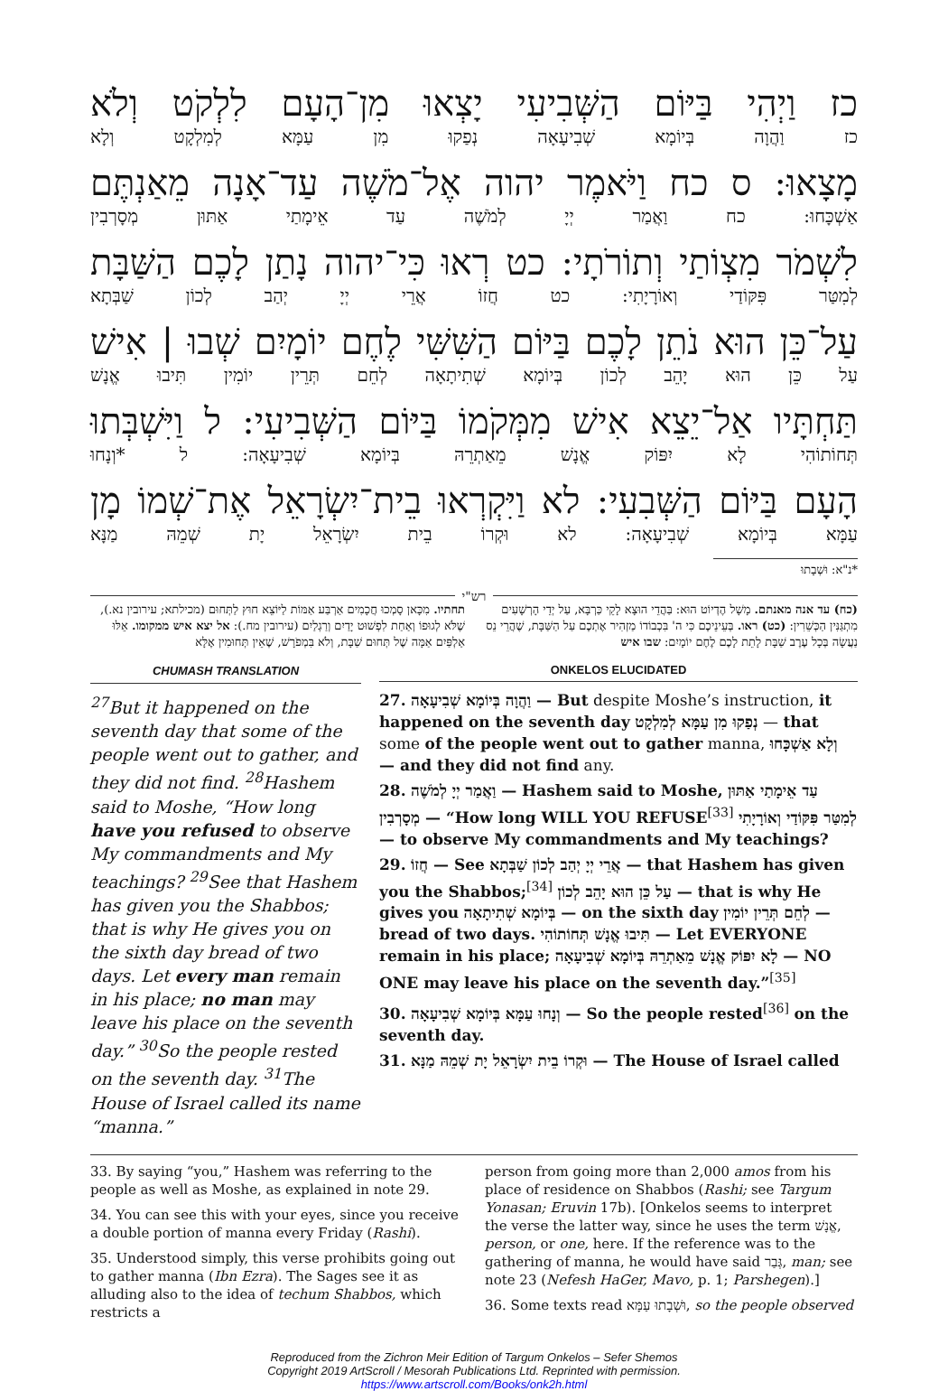כז וַיְהִי בַּיּוֹם הַשְּׁבִיעִי יָצְאוּ מִן־הָעָם לִלְקֹט וְלֹא
כז וַהֲוָה בְּיוֹמָא שְׁבִיעָאָה נְפַקוּ מִן עַמָּא לְמִלְקָט וְלָא
מָצָאוּ: ס כח וַיֹּאמֶר יהוה אֶל־מֹשֶׁה עַד־אָנָה מֵאַנְתֶּם
אַשְׁכָּחוּ: כח וַאֲמַר יְיָ לְמֹשֶׁה עַד אֵימָתַי אַתּוּן מְסָרְבִין
לִשְׁמֹר מִצְוֹתַי וְתוֹרֹתָי: כט רְאוּ כִּי־יהוה נָתַן לָכֶם הַשַּׁבָּת
לְמִטַּר פִּקּוֹדַי וְאוֹרָיָתִי: כט חֲזוֹ אֲרֵי יְיָ יְהַב לְכוֹן שַׁבְּתָא
עַל־כֵּן הוּא נֹתֵן לָכֶם בַּיּוֹם הַשִּׁשִּׁי לֶחֶם יוֹמָיִם שְׁבוּ | אִישׁ
עַל כֵּן הוּא יָהֵב לְכוֹן בְּיוֹמָא שְׁתִיתָאָה לְחֵם תְּרֵין יוֹמִין תִּיבוּ אֱנָשׁ
תַּחְתָּיו אַל־יֵצֵא אִישׁ מִמְּקֹמוֹ בַּיּוֹם הַשְּׁבִיעִי: ל וַיִּשְׁבְּתוּ
תְּחוֹתוֹהִי לָא יִפּוֹק אֱנָשׁ מֵאַתְרֵהּ בְּיוֹמָא שְׁבִיעָאָה: ל *וְנָחוּ
הָעָם בַּיּוֹם הַשְּׁבִעִי: לא וַיִּקְרְאוּ בֵית־יִשְׂרָאֵל אֶת־שְׁמוֹ מָן
עַמָּא בְּיוֹמָא שְׁבִיעָאָה: לא וּקְרוֹ בֵית יִשְׂרָאֵל יָת שְׁמֵהּ מַנָּא
*נ"א: וּשְׁבָתוּ
רש"י
(כח) עד אנה מאנתם. מָשָׁל הֶדְיוֹט הוּא: בַּהֲדֵי הוּצָא לָקֵי כַּרְבָּא, עַל יְדֵי הָרְשָׁעִים מִתְגַּנִּין הַכְּשֵׁרִין: (כט) ראו. בְּעֵינֵיכֶם כִּי ה' בִּכְבוֹדוֹ מַזְהִיר אֶתְכֶם עַל הַשַּׁבָּת, שֶׁהֲרֵי נֵס נַעֲשָׂה בְּכָל עֶרֶב שַׁבָּת לָתֵת לָכֶם לֶחֶם יוֹמָיִם: שבו איש
תחתיו. מִכָּאן סָמְכוּ חֲכָמִים אַרְבַּע אַמּוֹת לַיּוֹצֵא חוּץ לַתְּחוּם (מכילתא; עירובין נא.), שֶׁלֹּא לְגוּפוֹ וְאַחַת לִפְשׁוּט יָדַיִם וְרַגְלַיִם (עירובין מח.): אל יצא איש ממקומו. אֵלּוּ אַלְפַּיִם אַמָּה שֶׁל תְּחוּם שַׁבָּת, וְלֹא בִּמְפֹרָשׁ, שֶׁאֵין תְּחוּמִין אֶלָּא
CHUMASH TRANSLATION
<sup>27</sup> But it happened on the seventh day that some of the people went out to gather, and they did not find. <sup>28</sup>Hashem said to Moshe, “How long have you refused to observe My commandments and My teachings? <sup>29</sup>See that Hashem has given you the Shabbos; that is why He gives you on the sixth day bread of two days. Let every man remain in his place; no man may leave his place on the seventh day.” <sup>30</sup>So the people rested on the seventh day. <sup>31</sup>The House of Israel called its name “manna.”
ONKELOS ELUCIDATED
27. וַהֲוָה בְּיוֹמָא שְׁבִיעָאָה — But despite Moshe’s instruction, it happened on the seventh day נְפַקוּ מִן עַמָּא לְמִלְקָט — that some of the people went out to gather manna, וְלָא אַשְׁכָּחוּ — and they did not find any.
28. וַאֲמַר יְיָ לְמֹשֶׁה — Hashem said to Moshe, עַד אֵימָתַי אַתּוּן מְסָרְבִין — “How long WILL YOU REFUSE<sup>[33]</sup> לְמִטַּר פִּקּוֹדַי וְאוֹרָיָתִי — to observe My commandments and My teachings?
29. חֲזוֹ — See אֲרֵי יְיָ יְהַב לְכוֹן שַׁבְּתָא — that Hashem has given you the Shabbos;<sup>[34]</sup> עַל כֵּן הוּא יָהֵב לְכוֹן — that is why He gives you בְּיוֹמָא שְׁתִיתָאָה — on the sixth day לְחֵם תְּרֵין יוֹמִין — bread of two days. תִּיבוּ אֱנָשׁ תְּחוֹתוֹהִי — Let EVERYONE remain in his place; לָא יִפּוֹק אֱנָשׁ מֵאַתְרֵהּ בְּיוֹמָא שְׁבִיעָאָה — NO ONE may leave his place on the seventh day.”<sup>[35]</sup>
30. וְנָחוּ עַמָּא בְּיוֹמָא שְׁבִיעָאָה — So the people rested<sup>[36]</sup> on the seventh day.
31. וּקְרוֹ בֵית יִשְׂרָאֵל יָת שְׁמֵהּ מַנָּא — The House of Israel called
33. By saying “you,” Hashem was referring to the people as well as Moshe, as explained in note 29.
34. You can see this with your eyes, since you receive a double portion of manna every Friday (Rashi).
35. Understood simply, this verse prohibits going out to gather manna (Ibn Ezra). The Sages see it as alluding also to the idea of techum Shabbos, which restricts a
person from going more than 2,000 amos from his place of residence on Shabbos (Rashi; see Targum Yonasan; Eruvin 17b). [Onkelos seems to interpret the verse the latter way, since he uses the term אֱנָשׁ, person, or one, here. If the reference was to the gathering of manna, he would have said גְּבַר, man; see note 23 (Nefesh HaGer, Mavo, p. 1; Parshegen).]
36. Some texts read וּשְׁבָתוּ עַמָּא, so the people observed
Reproduced from the Zichron Meir Edition of Targum Onkelos – Sefer Shemos
Copyright 2019 ArtScroll / Mesorah Publications Ltd. Reprinted with permission.
https://www.artscroll.com/Books/onk2h.html